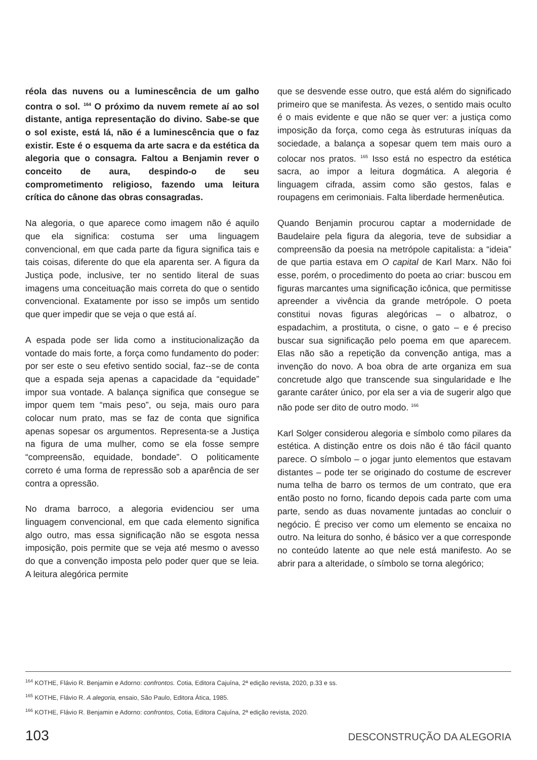réola das nuvens ou a luminescência de um galho contra o sol. <sup>164</sup> O próximo da nuvem remete aí ao sol distante, antiga representação do divino. Sabe-se que o sol existe, está lá, não é a luminescência que o faz existir. Este é o esquema da arte sacra e da estética da alegoria que o consagra. Faltou a Benjamin rever o conceito de aura, despindo-o de seu comprometimento religioso, fazendo uma leitura crítica do cânone das obras consagradas.
Na alegoria, o que aparece como imagem não é aquilo que ela significa: costuma ser uma linguagem convencional, em que cada parte da figura significa tais e tais coisas, diferente do que ela aparenta ser. A figura da Justiça pode, inclusive, ter no sentido literal de suas imagens uma conceituação mais correta do que o sentido convencional. Exatamente por isso se impôs um sentido que quer impedir que se veja o que está aí.
A espada pode ser lida como a institucionalização da vontade do mais forte, a força como fundamento do poder: por ser este o seu efetivo sentido social, faz--se de conta que a espada seja apenas a capacidade da “equidade” impor sua vontade. A balança significa que consegue se impor quem tem “mais peso”, ou seja, mais ouro para colocar num prato, mas se faz de conta que significa apenas sopesar os argumentos. Representa-se a Justiça na figura de uma mulher, como se ela fosse sempre “compreensão, equidade, bondade”. O politicamente correto é uma forma de repressão sob a aparência de ser contra a opressão.
No drama barroco, a alegoria evidenciou ser uma linguagem convencional, em que cada elemento significa algo outro, mas essa significação não se esgota nessa imposição, pois permite que se veja até mesmo o avesso do que a convenção imposta pelo poder quer que se leia. A leitura alegórica permite
que se desvende esse outro, que está além do significado primeiro que se manifesta. Às vezes, o sentido mais oculto é o mais evidente e que não se quer ver: a justiça como imposição da força, como cega às estruturas iníquas da sociedade, a balança a sopesar quem tem mais ouro a colocar nos pratos. <sup>165</sup> Isso está no espectro da estética sacra, ao impor a leitura dogmática. A alegoria é linguagem cifrada, assim como são gestos, falas e roupagens em cerimoniais. Falta liberdade hermenêutica.
Quando Benjamin procurou captar a modernidade de Baudelaire pela figura da alegoria, teve de subsidiar a compreensão da poesia na metrópole capitalista: a “ideia” de que partia estava em O capital de Karl Marx. Não foi esse, porém, o procedimento do poeta ao criar: buscou em figuras marcantes uma significação icônica, que permitisse apreender a vivência da grande metrópole. O poeta constitui novas figuras alegóricas – o albatroz, o espadachim, a prostituta, o cisne, o gato – e é preciso buscar sua significação pelo poema em que aparecem. Elas não são a repetição da convenção antiga, mas a invenção do novo. A boa obra de arte organiza em sua concretude algo que transcende sua singularidade e lhe garante caráter único, por ela ser a via de sugerir algo que não pode ser dito de outro modo. <sup>166</sup>
Karl Solger considerou alegoria e símbolo como pilares da estética. A distinção entre os dois não é tão fácil quanto parece. O símbolo – o jogar junto elementos que estavam distantes – pode ter se originado do costume de escrever numa telha de barro os termos de um contrato, que era então posto no forno, ficando depois cada parte com uma parte, sendo as duas novamente juntadas ao concluir o negócio. É preciso ver como um elemento se encaixa no outro. Na leitura do sonho, é básico ver a que corresponde no conteúdo latente ao que nele está manifesto. Ao se abrir para a alteridade, o símbolo se torna alegórico;
<sup>164</sup> KOTHE, Flávio R. Benjamin e Adorno: confrontos. Cotia, Editora Cajuína, 2ª edição revista, 2020, p.33 e ss.
<sup>165</sup> KOTHE, Flávio R. A alegoria, ensaio, São Paulo, Editora Ática, 1985.
<sup>166</sup> KOTHE, Flávio R. Benjamin e Adorno: confrontos, Cotia, Editora Cajuína, 2ª edição revista, 2020.
103 DESCONSTRUÇÃO DA ALEGORIA